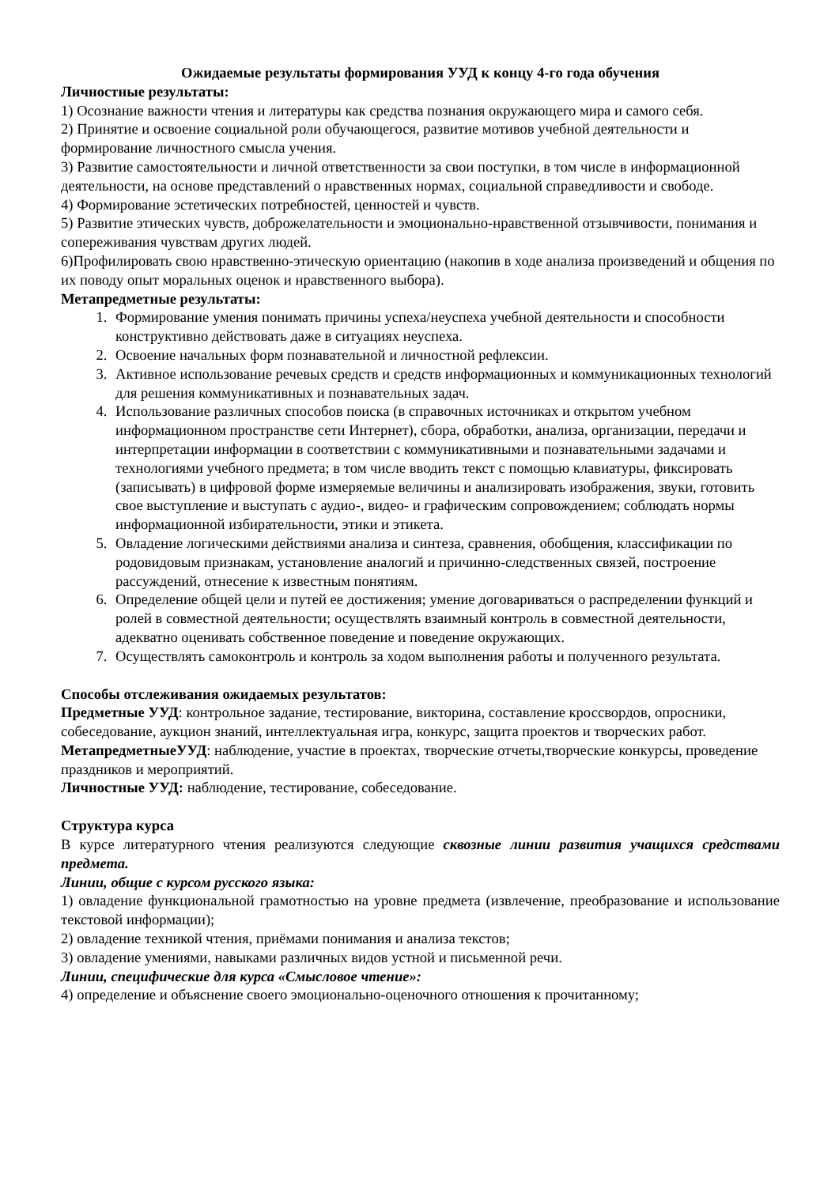Ожидаемые результаты формирования УУД к концу 4-го года обучения
Личностные результаты:
1) Осознание важности чтения и литературы как средства познания окружающего мира и самого себя.
2) Принятие и освоение социальной роли обучающегося, развитие мотивов учебной деятельности и формирование личностного смысла учения.
3) Развитие самостоятельности и личной ответственности за свои поступки, в том числе в информационной деятельности, на основе представлений о нравственных нормах, социальной справедливости и свободе.
4) Формирование эстетических потребностей, ценностей и чувств.
5) Развитие этических чувств, доброжелательности и эмоционально-нравственной отзывчивости, понимания и сопереживания чувствам других людей.
6)Профилировать свою нравственно-этическую ориентацию (накопив в ходе анализа произведений и общения по их поводу опыт моральных оценок и нравственного выбора).
Метапредметные результаты:
1. Формирование умения понимать причины успеха/неуспеха учебной деятельности и способности конструктивно действовать даже в ситуациях неуспеха.
2. Освоение начальных форм познавательной и личностной рефлексии.
3. Активное использование речевых средств и средств информационных и коммуникационных технологий для решения коммуникативных и познавательных задач.
4. Использование различных способов поиска (в справочных источниках и открытом учебном информационном пространстве сети Интернет), сбора, обработки, анализа, организации, передачи и интерпретации информации в соответствии с коммуникативными и познавательными задачами и технологиями учебного предмета; в том числе вводить текст с помощью клавиатуры, фиксировать (записывать) в цифровой форме измеряемые величины и анализировать изображения, звуки, готовить свое выступление и выступать с аудио-, видео- и графическим сопровождением; соблюдать нормы информационной избирательности, этики и этикета.
5. Овладение логическими действиями анализа и синтеза, сравнения, обобщения, классификации по родовидовым признакам, установление аналогий и причинно-следственных связей, построение рассуждений, отнесение к известным понятиям.
6. Определение общей цели и путей ее достижения; умение договариваться о распределении функций и ролей в совместной деятельности; осуществлять взаимный контроль в совместной деятельности, адекватно оценивать собственное поведение и поведение окружающих.
7. Осуществлять самоконтроль и контроль за ходом выполнения работы и полученного результата.
Способы отслеживания ожидаемых результатов:
Предметные УУД: контрольное задание, тестирование, викторина, составление кроссвордов, опросники, собеседование, аукцион знаний, интеллектуальная игра, конкурс, защита проектов и творческих работ.
МетапредметныеУУД: наблюдение, участие в проектах, творческие отчеты,творческие конкурсы, проведение праздников и мероприятий.
Личностные УУД: наблюдение, тестирование, собеседование.
Структура курса
В курсе литературного чтения реализуются следующие сквозные линии развития учащихся средствами предмета.
Линии, общие с курсом русского языка:
1) овладение функциональной грамотностью на уровне предмета (извлечение, преобразование и использование текстовой информации);
2) овладение техникой чтения, приёмами понимания и анализа текстов;
3) овладение умениями, навыками различных видов устной и письменной речи.
Линии, специфические для курса «Смысловое чтение»:
4) определение и объяснение своего эмоционально-оценочного отношения к прочитанному;